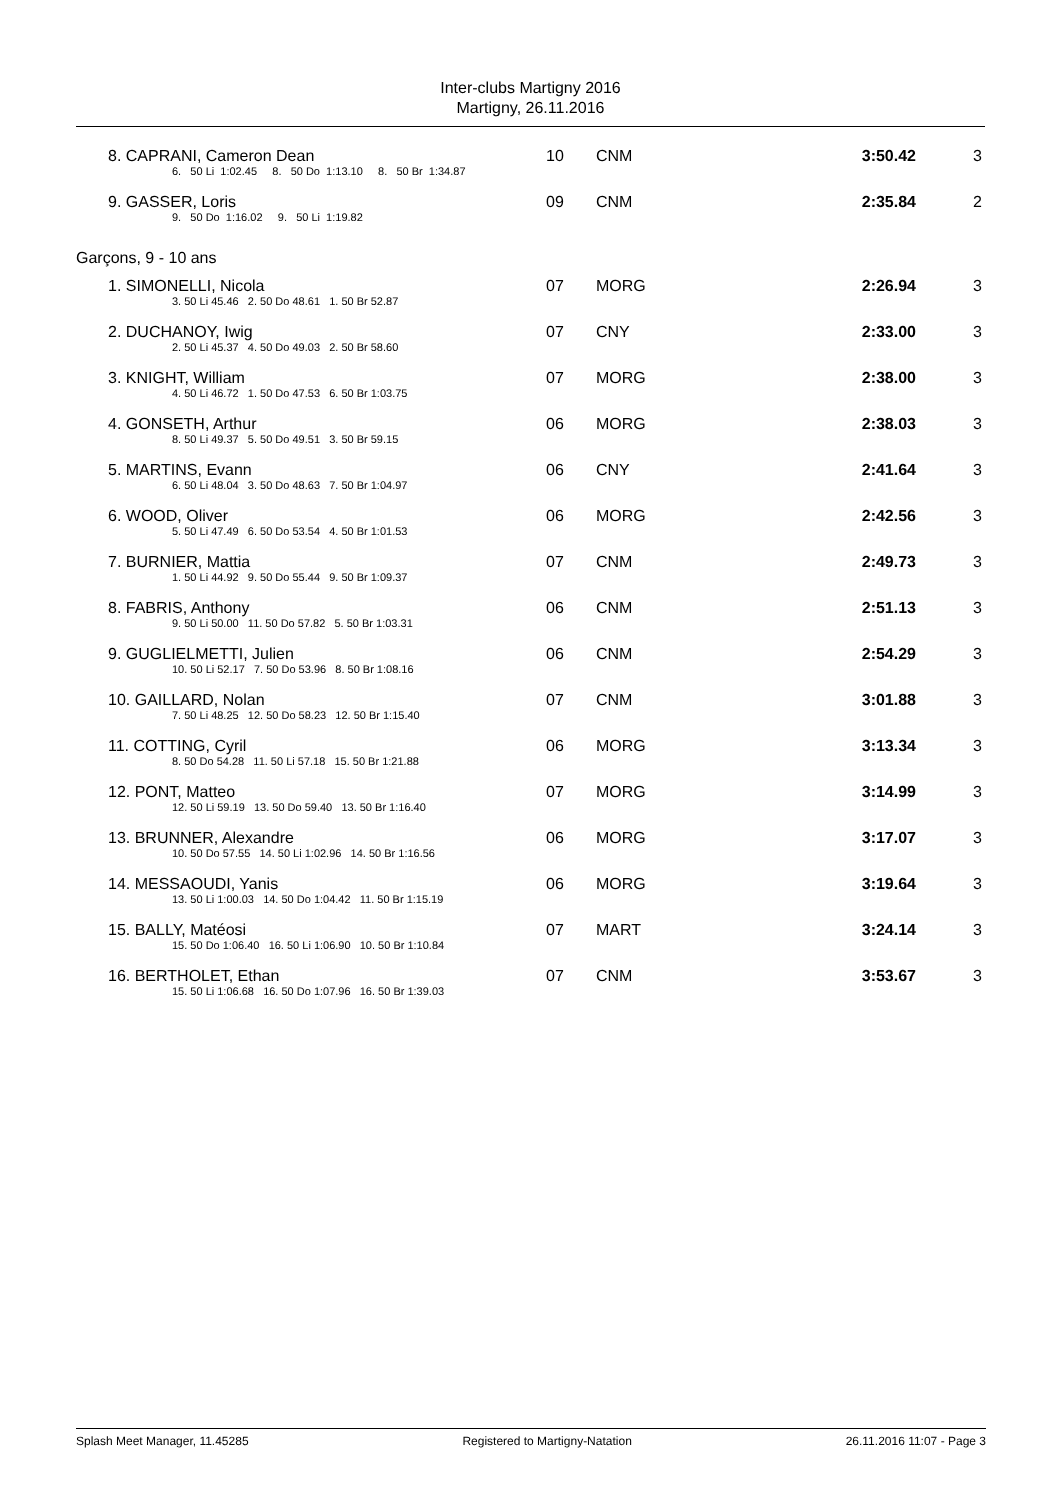Inter-clubs Martigny 2016
Martigny, 26.11.2016
| 8. CAPRANI, Cameron Dean | 10 | CNM | 3:50.42 | 3 |
| 6. 50 Li 1:02.45 8. 50 Do 1:13.10 8. 50 Br 1:34.87 | | | | |
| 9. GASSER, Loris | 09 | CNM | 2:35.84 | 2 |
| 9. 50 Do 1:16.02 9. 50 Li 1:19.82 | | | | |
| Garçons, 9 - 10 ans | | | | |
| 1. SIMONELLI, Nicola | 07 | MORG | 2:26.94 | 3 |
| 3. 50 Li 45.46 2. 50 Do 48.61 1. 50 Br 52.87 | | | | |
| 2. DUCHANOY, Iwig | 07 | CNY | 2:33.00 | 3 |
| 2. 50 Li 45.37 4. 50 Do 49.03 2. 50 Br 58.60 | | | | |
| 3. KNIGHT, William | 07 | MORG | 2:38.00 | 3 |
| 4. 50 Li 46.72 1. 50 Do 47.53 6. 50 Br 1:03.75 | | | | |
| 4. GONSETH, Arthur | 06 | MORG | 2:38.03 | 3 |
| 8. 50 Li 49.37 5. 50 Do 49.51 3. 50 Br 59.15 | | | | |
| 5. MARTINS, Evann | 06 | CNY | 2:41.64 | 3 |
| 6. 50 Li 48.04 3. 50 Do 48.63 7. 50 Br 1:04.97 | | | | |
| 6. WOOD, Oliver | 06 | MORG | 2:42.56 | 3 |
| 5. 50 Li 47.49 6. 50 Do 53.54 4. 50 Br 1:01.53 | | | | |
| 7. BURNIER, Mattia | 07 | CNM | 2:49.73 | 3 |
| 1. 50 Li 44.92 9. 50 Do 55.44 9. 50 Br 1:09.37 | | | | |
| 8. FABRIS, Anthony | 06 | CNM | 2:51.13 | 3 |
| 9. 50 Li 50.00 11. 50 Do 57.82 5. 50 Br 1:03.31 | | | | |
| 9. GUGLIELMETTI, Julien | 06 | CNM | 2:54.29 | 3 |
| 10. 50 Li 52.17 7. 50 Do 53.96 8. 50 Br 1:08.16 | | | | |
| 10. GAILLARD, Nolan | 07 | CNM | 3:01.88 | 3 |
| 7. 50 Li 48.25 12. 50 Do 58.23 12. 50 Br 1:15.40 | | | | |
| 11. COTTING, Cyril | 06 | MORG | 3:13.34 | 3 |
| 8. 50 Do 54.28 11. 50 Li 57.18 15. 50 Br 1:21.88 | | | | |
| 12. PONT, Matteo | 07 | MORG | 3:14.99 | 3 |
| 12. 50 Li 59.19 13. 50 Do 59.40 13. 50 Br 1:16.40 | | | | |
| 13. BRUNNER, Alexandre | 06 | MORG | 3:17.07 | 3 |
| 10. 50 Do 57.55 14. 50 Li 1:02.96 14. 50 Br 1:16.56 | | | | |
| 14. MESSAOUDI, Yanis | 06 | MORG | 3:19.64 | 3 |
| 13. 50 Li 1:00.03 14. 50 Do 1:04.42 11. 50 Br 1:15.19 | | | | |
| 15. BALLY, Matéosi | 07 | MART | 3:24.14 | 3 |
| 15. 50 Do 1:06.40 16. 50 Li 1:06.90 10. 50 Br 1:10.84 | | | | |
| 16. BERTHOLET, Ethan | 07 | CNM | 3:53.67 | 3 |
| 15. 50 Li 1:06.68 16. 50 Do 1:07.96 16. 50 Br 1:39.03 | | | | |
Splash Meet Manager, 11.45285 Registered to Martigny-Natation 26.11.2016 11:07 - Page 3